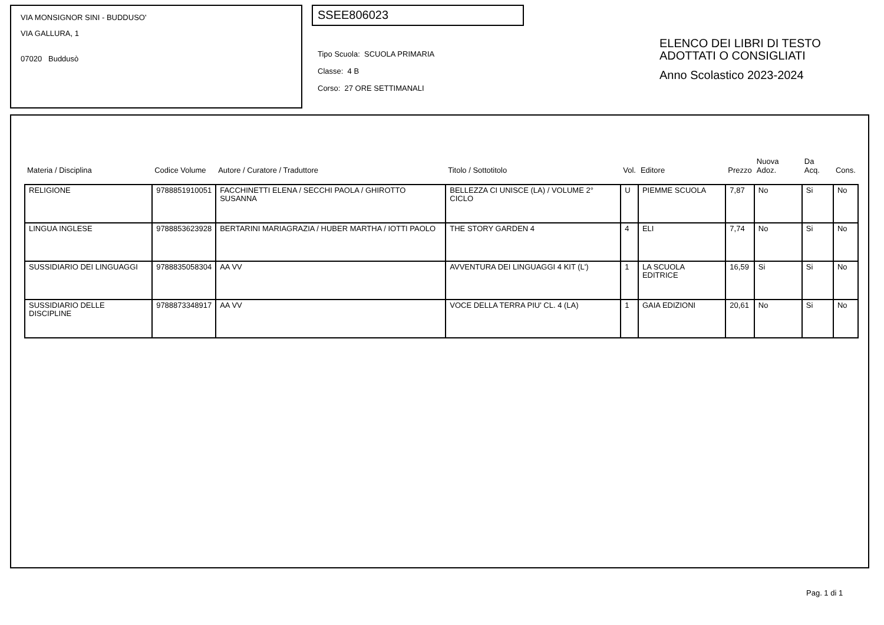VIA MONSIGNOR SINI - BUDDUSO'
VIA GALLURA, 1
07020 Buddusò
SSEE806023
Tipo Scuola: SCUOLA PRIMARIA
Classe: 4 B
Corso: 27 ORE SETTIMANALI
ELENCO DEI LIBRI DI TESTO
ADOTTATI O CONSIGLIATI
Anno Scolastico 2023-2024
| Materia / Disciplina | Codice Volume | Autore / Curatore / Traduttore | Titolo / Sottotitolo | Vol. | Editore | Prezzo | Nuova Adoz. | Da Acq. | Cons. |
| --- | --- | --- | --- | --- | --- | --- | --- | --- | --- |
| RELIGIONE | 9788851910051 | FACCHINETTI ELENA / SECCHI PAOLA / GHIROTTO SUSANNA | BELLEZZA CI UNISCE (LA) / VOLUME 2° CICLO | U | PIEMME SCUOLA | 7,87 | No | Si | No |
| LINGUA INGLESE | 9788853623928 | BERTARINI MARIAGRAZIA / HUBER MARTHA / IOTTI PAOLO | THE STORY GARDEN 4 | 4 | ELI | 7,74 | No | Si | No |
| SUSSIDIARIO DEI LINGUAGGI | 9788835058304 | AA VV | AVVENTURA DEI LINGUAGGI 4 KIT (L') | 1 | LA SCUOLA EDITRICE | 16,59 | Si | Si | No |
| SUSSIDIARIO DELLE DISCIPLINE | 9788873348917 | AA VV | VOCE DELLA TERRA PIU' CL. 4 (LA) | 1 | GAIA EDIZIONI | 20,61 | No | Si | No |
Pag. 1 di 1